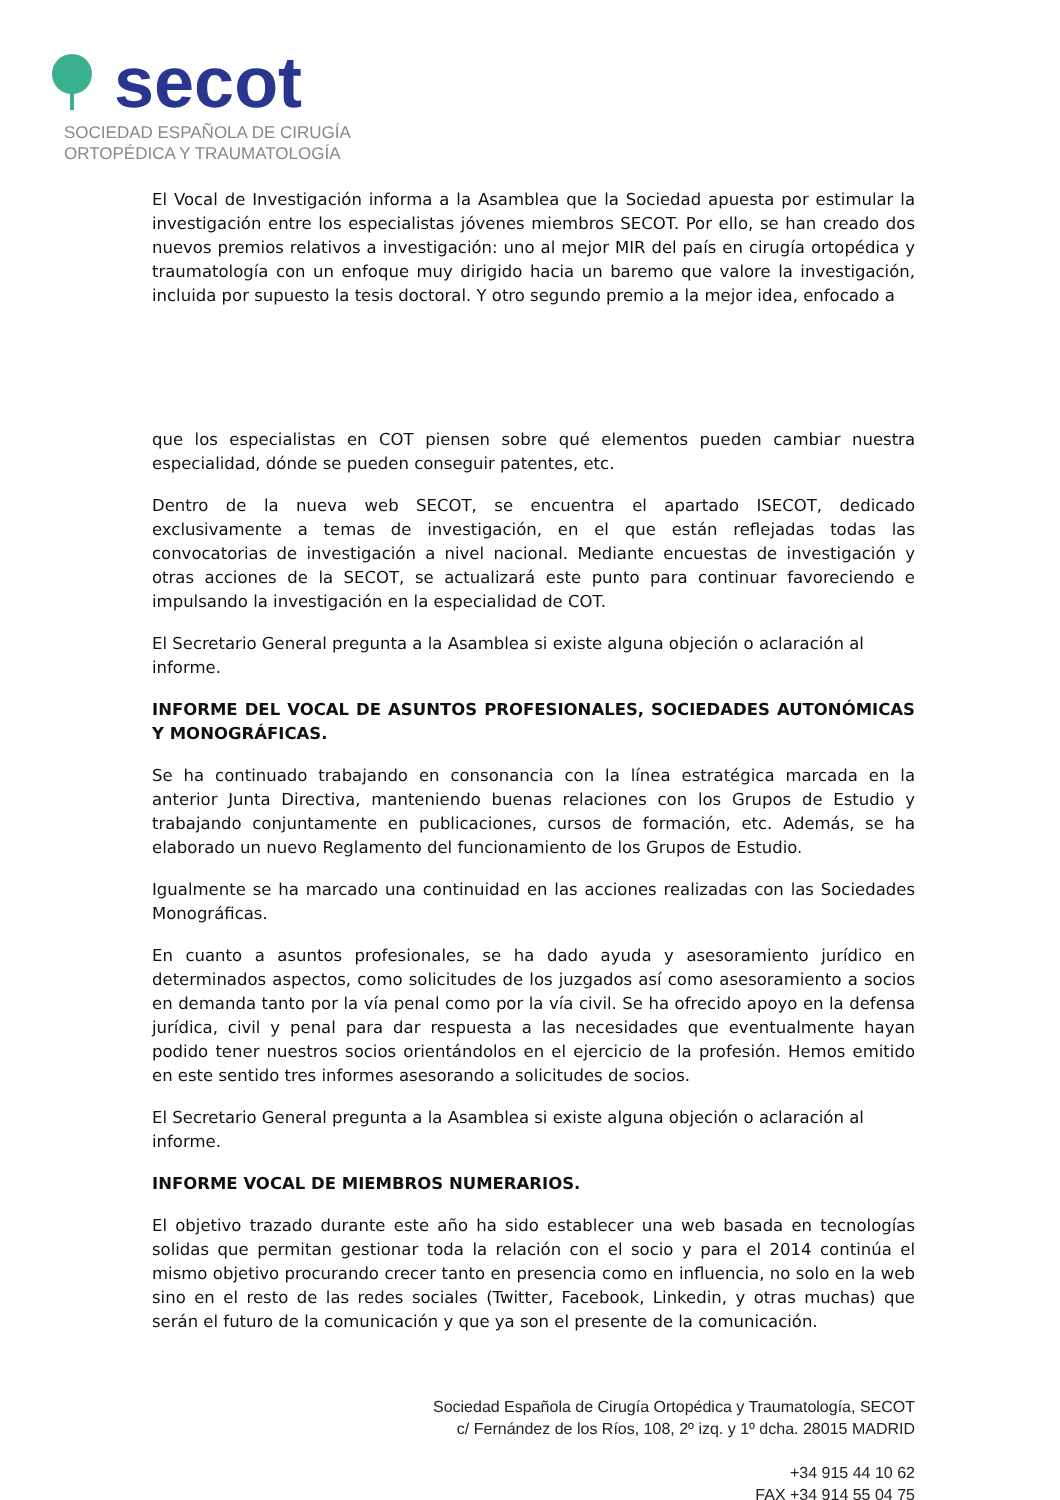secot
SOCIEDAD ESPAÑOLA DE CIRUGÍA
ORTOPÉDICA Y TRAUMATOLOGÍA
El Vocal de Investigación informa a la Asamblea que la Sociedad apuesta por estimular la investigación entre los especialistas jóvenes miembros SECOT. Por ello, se han creado dos nuevos premios relativos a investigación: uno al mejor MIR del país en cirugía ortopédica y traumatología con un enfoque muy dirigido hacia un baremo que valore la investigación, incluida por supuesto la tesis doctoral. Y otro segundo premio a la mejor idea, enfocado a
que los especialistas en COT piensen sobre qué elementos pueden cambiar nuestra especialidad, dónde se pueden conseguir patentes, etc.
Dentro de la nueva web SECOT, se encuentra el apartado ISECOT, dedicado exclusivamente a temas de investigación, en el que están reflejadas todas las convocatorias de investigación a nivel nacional. Mediante encuestas de investigación y otras acciones de la SECOT, se actualizará este punto para continuar favoreciendo e impulsando la investigación en la especialidad de COT.
El Secretario General pregunta a la Asamblea si existe alguna objeción o aclaración al informe.
INFORME DEL VOCAL DE ASUNTOS PROFESIONALES, SOCIEDADES AUTONÓMICAS Y MONOGRÁFICAS.
Se ha continuado trabajando en consonancia con la línea estratégica marcada en la anterior Junta Directiva, manteniendo buenas relaciones con los Grupos de Estudio y trabajando conjuntamente en publicaciones, cursos de formación, etc. Además, se ha elaborado un nuevo Reglamento del funcionamiento de los Grupos de Estudio.
Igualmente se ha marcado una continuidad en las acciones realizadas con las Sociedades Monográficas.
En cuanto a asuntos profesionales, se ha dado ayuda y asesoramiento jurídico en determinados aspectos, como solicitudes de los juzgados así como asesoramiento a socios en demanda tanto por la vía penal como por la vía civil. Se ha ofrecido apoyo en la defensa jurídica, civil y penal para dar respuesta a las necesidades que eventualmente hayan podido tener nuestros socios orientándolos en el ejercicio de la profesión. Hemos emitido en este sentido tres informes asesorando a solicitudes de socios.
El Secretario General pregunta a la Asamblea si existe alguna objeción o aclaración al informe.
INFORME VOCAL DE MIEMBROS NUMERARIOS.
El objetivo trazado durante este año ha sido establecer una web basada en tecnologías solidas que permitan gestionar toda la relación con el socio y para el 2014 continúa el mismo objetivo procurando crecer tanto en presencia como en influencia, no solo en la web sino en el resto de las redes sociales (Twitter, Facebook, Linkedin, y otras muchas) que serán el futuro de la comunicación y que ya son el presente de la comunicación.
Sociedad Española de Cirugía Ortopédica y Traumatología, SECOT
c/ Fernández de los Ríos, 108, 2º izq. y 1º dcha. 28015 MADRID
+34 915 44 10 62
FAX +34 914 55 04 75